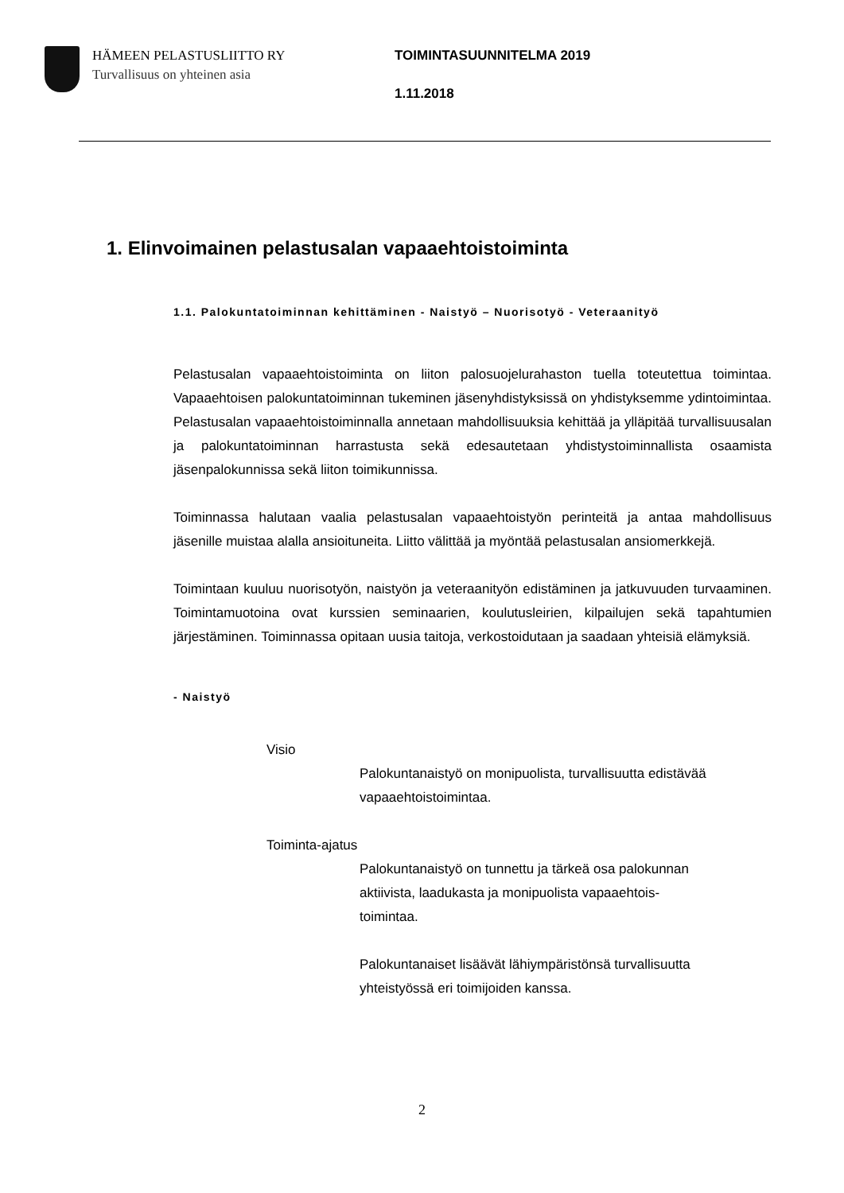HÄMEEN PELASTUSLIITTO RY
Turvallisuus on yhteinen asia
TOIMINTASUUNNITELMA 2019
1.11.2018
1. Elinvoimainen pelastusalan vapaaehtoistoiminta
1.1. Palokuntatoiminnan kehittäminen - Naistyö – Nuorisotyö - Veteraanityö
Pelastusalan vapaaehtoistoiminta on liiton palosuojelurahaston tuella toteutettua toimintaa. Vapaaehtoisen palokuntatoiminnan tukeminen jäsenyhdistyksissä on yhdistyksemme ydintoimintaa. Pelastusalan vapaaehtoistoiminnalla annetaan mahdollisuuksia kehittää ja ylläpitää turvallisuusalan ja palokuntatoiminnan harrastusta sekä edesautetaan yhdistystoiminnallista osaamista jäsenpalokunnissa sekä liiton toimikunnissa.
Toiminnassa halutaan vaalia pelastusalan vapaaehtoistyön perinteitä ja antaa mahdollisuus jäsenille muistaa alalla ansioituneita. Liitto välittää ja myöntää pelastusalan ansiomerkkejä.
Toimintaan kuuluu nuorisotyön, naistyön ja veteraanityön edistäminen ja jatkuvuuden turvaaminen. Toimintamuotoina ovat kurssien seminaarien, koulutusleirien, kilpailujen sekä tapahtumien järjestäminen. Toiminnassa opitaan uusia taitoja, verkostoidutaan ja saadaan yhteisiä elämyksiä.
- Naistyö
Visio
Palokuntanaistyö on monipuolista, turvallisuutta edistävää
vapaaehtoistoimintaa.
Toiminta-ajatus
Palokuntanaistyö on tunnettu ja tärkeä osa palokunnan
aktiivista, laadukasta ja monipuolista vapaaehtois-
toimintaa.
Palokuntanaiset lisäävät lähiympäristönsä turvallisuutta
yhteistyössä eri toimijoiden kanssa.
2